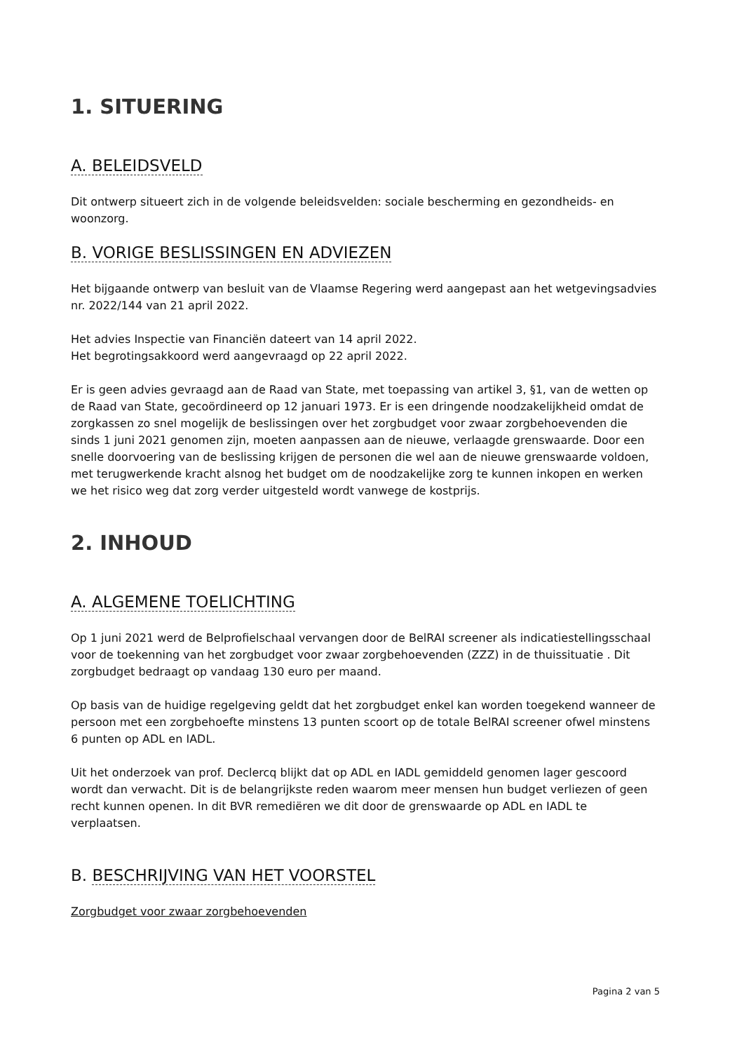1. SITUERING
A. BELEIDSVELD
Dit ontwerp situeert zich in de volgende beleidsvelden: sociale bescherming en gezondheids- en woonzorg.
B. VORIGE BESLISSINGEN EN ADVIEZEN
Het bijgaande ontwerp van besluit van de Vlaamse Regering werd aangepast aan het wetgevingsadvies nr. 2022/144 van 21 april 2022.
Het advies Inspectie van Financiën dateert van 14 april 2022.
Het begrotingsakkoord werd aangevraagd op 22 april 2022.
Er is geen advies gevraagd aan de Raad van State, met toepassing van artikel 3, §1, van de wetten op de Raad van State, gecoördineerd op 12 januari 1973. Er is een dringende noodzakelijkheid omdat de zorgkassen zo snel mogelijk de beslissingen over het zorgbudget voor zwaar zorgbehoevenden die sinds 1 juni 2021 genomen zijn, moeten aanpassen aan de nieuwe, verlaagde grenswaarde. Door een snelle doorvoering van de beslissing krijgen de personen die wel aan de nieuwe grenswaarde voldoen, met terugwerkende kracht alsnog het budget om de noodzakelijke zorg te kunnen inkopen en werken we het risico weg dat zorg verder uitgesteld wordt vanwege de kostprijs.
2. INHOUD
A. ALGEMENE TOELICHTING
Op 1 juni 2021 werd de Belprofielschaal vervangen door de BelRAI screener als indicatiestellingsschaal voor de toekenning van het zorgbudget voor zwaar zorgbehoevenden (ZZZ) in de thuissituatie . Dit zorgbudget bedraagt op vandaag 130 euro per maand.
Op basis van de huidige regelgeving geldt dat het zorgbudget enkel kan worden toegekend wanneer de persoon met een zorgbehoefte minstens 13 punten scoort op de totale BelRAI screener ofwel minstens 6 punten op ADL en IADL.
Uit het onderzoek van prof. Declercq blijkt dat op ADL en IADL gemiddeld genomen lager gescoord wordt dan verwacht. Dit is de belangrijkste reden waarom meer mensen hun budget verliezen of geen recht kunnen openen. In dit BVR remediëren we dit door de grenswaarde op ADL en IADL te verplaatsen.
B. BESCHRIJVING VAN HET VOORSTEL
Zorgbudget voor zwaar zorgbehoevenden
Pagina 2 van 5